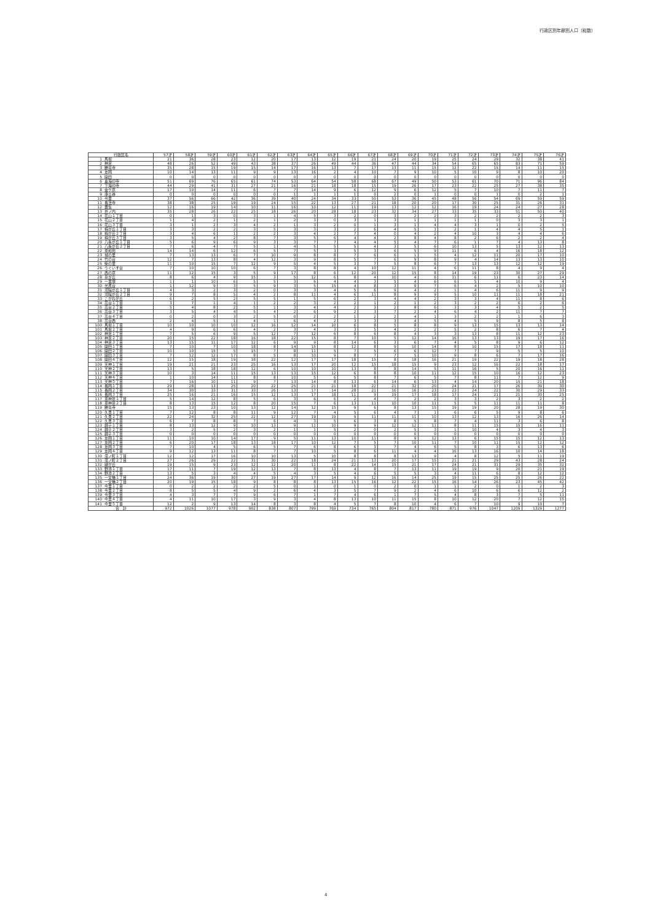行政区別年齢別人口（総数）
| 行政区名 | | 57才 | 58才 | 59才 | 60才 | 61才 | 62才 | 63才 | 64才 | 65才 | 66才 | 67才 | 68才 | 69才 | 70才 | 71才 | 72才 | 73才 | 74才 | 75才 | 76才 |
| --- | --- | --- | --- | --- | --- | --- | --- | --- | --- | --- | --- | --- | --- | --- | --- | --- | --- | --- | --- | --- | --- |
| 1 | 馬場 | 21 | 36 | 28 | 23 | 12 | 20 | 17 | 13 | 12 | 19 | 21 | 24 | 20 | 19 | 25 | 24 | 29 | 32 | 38 | 41 |
| 2 | 神足 | 48 | 26 | 52 | 49 | 43 | 38 | 37 | 26 | 49 | 44 | 36 | 47 | 44 | 34 | 54 | 65 | 65 | 83 | 71 | 59 |
| 3 | 勝竜寺 | 35 | 28 | 15 | 19 | 15 | 14 | 17 | 16 | 13 | 7 | 17 | 13 | 11 | 15 | 12 | 22 | 15 | 14 | 11 | 15 |
| 4 | 友岡 | 10 | 14 | 13 | 11 | 9 | 9 | 13 | 16 | 2 | 4 | 10 | 7 | 9 | 10 | 5 | 10 | 9 | 8 | 10 | 20 |
| 5 | 開田 | 0 | 0 | 0 | 0 | 0 | 0 | 0 | 0 | 0 | 0 | 0 | 0 | 0 | 0 | 0 | 0 | 0 | 0 | 0 | 0 |
| 6 | 奥海印寺 | 51 | 69 | 76 | 65 | 61 | 74 | 53 | 64 | 54 | 58 | 68 | 67 | 49 | 50 | 53 | 61 | 70 | 71 | 96 | 84 |
| 7 | 下海印寺 | 44 | 29 | 41 | 31 | 27 | 21 | 16 | 21 | 18 | 18 | 15 | 19 | 26 | 17 | 23 | 22 | 25 | 27 | 38 | 35 |
| 8 | 金ケ原 | 17 | 10 | 14 | 11 | 6 | 7 | 7 | 14 | 9 | 6 | 12 | 9 | 6 | 12 | 5 | 7 | 10 | 7 | 11 | 7 |
| 9 | 浄土谷 | 0 | 0 | 0 | 0 | 0 | 0 | 1 | 1 | 1 | 1 | 0 | 2 | 0 | 1 | 0 | 0 | 1 | 0 | 2 | 1 |
| 10 | 今里 | 37 | 56 | 66 | 42 | 36 | 39 | 40 | 24 | 34 | 33 | 50 | 53 | 36 | 45 | 48 | 56 | 54 | 69 | 59 | 59 |
| 11 | 長法寺 | 38 | 38 | 25 | 19 | 19 | 24 | 15 | 22 | 13 | 27 | 21 | 18 | 20 | 20 | 17 | 30 | 25 | 31 | 26 | 31 |
| 12 | 粟生 | 12 | 16 | 19 | 14 | 10 | 11 | 16 | 10 | 12 | 11 | 19 | 13 | 12 | 12 | 16 | 19 | 24 | 24 | 27 | 28 |
| 13 | 井ノ内 | 35 | 28 | 26 | 22 | 25 | 18 | 26 | 20 | 28 | 18 | 23 | 32 | 34 | 27 | 33 | 35 | 33 | 51 | 50 | 40 |
| 14 | 花山１丁目 | 0 | 1 | 3 | 0 | 3 | 1 | 4 | 5 | 3 | 2 | 0 | 3 | 2 | 2 | 3 | 2 | 2 | 2 | 2 | 3 |
| 15 | 花山２丁目 | 1 | 4 | 2 | 1 | 2 | 1 | 2 | 3 | 0 | 3 | 1 | 3 | 1 | 1 | 1 | 1 | 0 | 3 | 3 | 1 |
| 16 | 花山３丁目 | 3 | 1 | 2 | 3 | 4 | 2 | 1 | 3 | 2 | 0 | 1 | 3 | 1 | 4 | 4 | 3 | 1 | 0 | 2 | 5 |
| 17 | 梅が丘１丁目 | 3 | 3 | 2 | 2 | 3 | 5 | 3 | 3 | 3 | 2 | 6 | 4 | 5 | 1 | 2 | 1 | 4 | 4 | 5 | 1 |
| 18 | 梅が丘２丁目 | 3 | 4 | 6 | 1 | 2 | 2 | 3 | 4 | 2 | 7 | 4 | 0 | 4 | 2 | 4 | 10 | 3 | 4 | 4 | 6 |
| 19 | 梅が丘３丁目 | 3 | 5 | 4 | 2 | 8 | 7 | 3 | 5 | 6 | 4 | 4 | 2 | 8 | 4 | 8 | 2 | 6 | 2 | 2 | 4 |
| 20 | 八条が丘１丁目 | 5 | 6 | 9 | 6 | 9 | 3 | 3 | 7 | 7 | 4 | 4 | 5 | 4 | 7 | 6 | 1 | 7 | 4 | 13 | 8 |
| 21 | 八条が丘２丁目 | 7 | 6 | 4 | 7 | 5 | 1 | 4 | 5 | 5 | 5 | 4 | 3 | 5 | 6 | 10 | 13 | 5 | 13 | 12 | 13 |
| 22 | 東和苑 | 14 | 14 | 6 | 12 | 6 | 5 | 7 | 5 | 3 | 5 | 3 | 6 | 5 | 9 | 11 | 6 | 4 | 16 | 18 | 12 |
| 23 | 城の里 | 7 | 13 | 13 | 6 | 7 | 10 | 9 | 8 | 8 | 7 | 6 | 6 | 1 | 5 | 4 | 12 | 11 | 20 | 17 | 10 |
| 24 | 竹の台 | 12 | 7 | 13 | 8 | 4 | 12 | 3 | 9 | 8 | 5 | 7 | 6 | 9 | 8 | 9 | 4 | 14 | 13 | 13 | 10 |
| 25 | 柴の里 | 11 | 10 | 15 | 7 | 12 | 9 | 5 | 4 | 5 | 3 | 7 | 5 | 8 | 6 | 7 | 13 | 13 | 12 | 12 | 19 |
| 26 | うぐいす台 | 7 | 10 | 10 | 10 | 6 | 7 | 3 | 8 | 8 | 4 | 10 | 12 | 11 | 4 | 6 | 11 | 8 | 4 | 9 | 4 |
| 27 | 西の京 | 11 | 12 | 15 | 3 | 5 | 9 | 17 | 8 | 6 | 12 | 20 | 12 | 15 | 8 | 14 | 19 | 23 | 30 | 27 | 29 |
| 28 | 泉が丘 | 8 | 6 | 4 | 9 | 15 | 3 | 5 | 12 | 6 | 8 | 4 | 10 | 4 | 6 | 11 | 6 | 11 | 6 | 23 | 14 |
| 29 | 一里塚 | 1 | 1 | 10 | 6 | 5 | 5 | 3 | 6 | 4 | 4 | 3 | 5 | 4 | 6 | 6 | 5 | 4 | 10 | 9 | 4 |
| 30 | 光風台 | 1 | 12 | 9 | 3 | 5 | 9 | 3 | 5 | 15 | 4 | 8 | 3 | 9 | 7 | 6 | 4 | 2 | 5 | 10 | 10 |
| 31 | 河陽が丘１丁目 | 4 | 3 | 2 | 3 | 2 | 0 | 3 | 3 | 4 | 5 | 6 | 9 | 4 | 2 | 1 | 4 | 6 | 11 | 9 | 9 |
| 32 | 河陽が丘２丁目 | 9 | 7 | 8 | 5 | 4 | 2 | 8 | 11 | 4 | 6 | 11 | 8 | 9 | 9 | 5 | 10 | 11 | 11 | 18 | 21 |
| 33 | こがねが丘 | 6 | 2 | 5 | 2 | 5 | 5 | 1 | 5 | 6 | 2 | 3 | 4 | 4 | 2 | 3 | 3 | 4 | 11 | 8 | 6 |
| 34 | 高台１丁目 | 3 | 7 | 1 | 4 | 1 | 2 | 2 | 3 | 2 | 2 | 1 | 2 | 1 | 2 | 3 | 2 | 2 | 6 | 2 | 6 |
| 35 | 高台２丁目 | 5 | 4 | 8 | 2 | 5 | 1 | 3 | 4 | 4 | 2 | 3 | 2 | 8 | 6 | 3 | 3 | 4 | 5 | 2 | 5 |
| 36 | 高台３丁目 | 3 | 5 | 4 | 4 | 5 | 4 | 2 | 6 | 9 | 2 | 3 | 7 | 2 | 4 | 6 | 4 | 2 | 11 | 7 | 7 |
| 37 | 高台４丁目 | 0 | 2 | 0 | 3 | 2 | 5 | 0 | 2 | 2 | 1 | 2 | 2 | 4 | 1 | 3 | 2 | 2 | 1 | 6 | 3 |
| 38 | 高台西 | 2 | 4 | 5 | 1 | 4 | 1 | 6 | 4 | 2 | 3 | 3 | 3 | 4 | 5 | 4 | 5 | 9 | 8 | 5 | 8 |
| 100 | 馬場１丁目 | 10 | 10 | 10 | 10 | 12 | 16 | 12 | 14 | 10 | 6 | 8 | 5 | 8 | 8 | 9 | 13 | 15 | 13 | 13 | 14 |
| 101 | 馬場２丁目 | 4 | 9 | 6 | 6 | 4 | 2 | 3 | 4 | 3 | 3 | 5 | 4 | 2 | 2 | 5 | 2 | 8 | 6 | 7 | 4 |
| 102 | 神足１丁目 | 7 | 5 | 6 | 9 | 5 | 12 | 7 | 12 | 6 | 8 | 6 | 8 | 4 | 3 | 3 | 13 | 8 | 11 | 12 | 23 |
| 103 | 神足２丁目 | 20 | 15 | 22 | 18 | 16 | 18 | 22 | 15 | 8 | 7 | 10 | 5 | 12 | 14 | 16 | 13 | 13 | 19 | 17 | 16 |
| 104 | 神足３丁目 | 13 | 15 | 11 | 17 | 12 | 6 | 9 | 9 | 8 | 14 | 6 | 3 | 6 | 7 | 4 | 5 | 8 | 9 | 6 | 12 |
| 105 | 開田１丁目 | 7 | 10 | 7 | 10 | 18 | 8 | 14 | 15 | 8 | 12 | 8 | 9 | 10 | 14 | 8 | 10 | 15 | 17 | 18 | 11 |
| 106 | 開田２丁目 | 10 | 10 | 15 | 5 | 15 | 7 | 8 | 11 | 5 | 7 | 5 | 6 | 6 | 12 | 7 | 7 | 9 | 5 | 5 | 10 |
| 107 | 開田３丁目 | 7 | 12 | 12 | 17 | 8 | 5 | 8 | 10 | 9 | 8 | 7 | 7 | 5 | 10 | 9 | 8 | 6 | 7 | 17 | 16 |
| 108 | 開田４丁目 | 12 | 15 | 18 | 19 | 18 | 22 | 12 | 17 | 17 | 18 | 15 | 8 | 18 | 16 | 21 | 19 | 22 | 19 | 18 | 28 |
| 109 | 天神１丁目 | 19 | 21 | 21 | 23 | 25 | 16 | 13 | 17 | 20 | 12 | 15 | 18 | 15 | 9 | 23 | 12 | 16 | 22 | 18 | 17 |
| 110 | 天神２丁目 | 13 | 5 | 18 | 18 | 12 | 6 | 10 | 10 | 10 | 13 | 8 | 8 | 14 | 5 | 11 | 16 | 5 | 20 | 16 | 11 |
| 111 | 天神３丁目 | 10 | 3 | 14 | 11 | 15 | 13 | 13 | 15 | 12 | 6 | 8 | 8 | 10 | 11 | 12 | 15 | 10 | 16 | 12 | 23 |
| 112 | 天神４丁目 | 1 | 10 | 14 | 11 | 8 | 8 | 10 | 5 | 6 | 5 | 8 | 7 | 6 | 5 | 7 | 8 | 11 | 7 | 12 | 9 |
| 113 | 天神５丁目 | 7 | 16 | 10 | 11 | 9 | 7 | 13 | 14 | 8 | 13 | 6 | 14 | 6 | 13 | 4 | 14 | 20 | 15 | 21 | 18 |
| 114 | 長岡１丁目 | 29 | 28 | 13 | 25 | 20 | 22 | 25 | 21 | 21 | 18 | 22 | 21 | 32 | 20 | 24 | 21 | 17 | 26 | 39 | 30 |
| 115 | 長岡２丁目 | 34 | 30 | 33 | 31 | 33 | 26 | 13 | 17 | 14 | 28 | 21 | 16 | 16 | 23 | 23 | 24 | 22 | 30 | 29 | 33 |
| 116 | 長岡３丁目 | 25 | 16 | 21 | 16 | 15 | 12 | 13 | 17 | 18 | 11 | 9 | 19 | 17 | 18 | 17 | 24 | 21 | 21 | 30 | 25 |
| 117 | 東神足１丁目 | 5 | 14 | 12 | 8 | 5 | 6 | 3 | 6 | 6 | 2 | 4 | 7 | 2 | 2 | 3 | 3 | 2 | 3 | 2 | 2 |
| 118 | 東神足２丁目 | 8 | 13 | 15 | 12 | 8 | 20 | 15 | 7 | 6 | 13 | 11 | 10 | 10 | 11 | 5 | 5 | 11 | 11 | 11 | 8 |
| 119 | 勝竜寺 | 15 | 13 | 23 | 10 | 13 | 12 | 14 | 12 | 15 | 9 | 6 | 8 | 13 | 15 | 19 | 19 | 20 | 28 | 19 | 30 |
| 120 | 久貝１丁目 | 7 | 12 | 8 | 8 | 11 | 9 | 12 | 7 | 4 | 5 | 6 | 4 | 7 | 1 | 6 | 6 | 5 | 9 | 8 | 6 |
| 121 | 久貝２丁目 | 22 | 24 | 32 | 25 | 22 | 12 | 27 | 19 | 19 | 9 | 11 | 11 | 11 | 10 | 13 | 12 | 13 | 16 | 26 | 14 |
| 122 | 久貝３丁目 | 6 | 7 | 8 | 8 | 7 | 6 | 4 | 3 | 5 | 6 | 3 | 8 | 5 | 8 | 7 | 4 | 11 | 3 | 6 | 8 |
| 123 | 調子１丁目 | 8 | 13 | 12 | 9 | 10 | 13 | 9 | 11 | 10 | 9 | 9 | 12 | 12 | 11 | 8 | 11 | 15 | 15 | 16 | 11 |
| 124 | 調子２丁目 | 3 | 2 | 5 | 2 | 3 | 2 | 1 | 1 | 5 | 2 | 0 | 2 | 5 | 3 | 1 | 10 | 4 | 3 | 4 | 3 |
| 125 | 調子３丁目 | 0 | 0 | 0 | 0 | 0 | 0 | 0 | 0 | 0 | 0 | 0 | 0 | 0 | 0 | 0 | 0 | 0 | 0 | 0 | 0 |
| 126 | 友岡１丁目 | 11 | 10 | 10 | 14 | 17 | 9 | 5 | 11 | 13 | 10 | 11 | 8 | 9 | 12 | 13 | 6 | 15 | 15 | 12 | 13 |
| 127 | 友岡２丁目 | 6 | 20 | 17 | 18 | 13 | 18 | 17 | 10 | 12 | 7 | 5 | 7 | 10 | 11 | 7 | 10 | 11 | 15 | 12 | 12 |
| 128 | 友岡３丁目 | 7 | 10 | 4 | 5 | 6 | 5 | 7 | 6 | 8 | 6 | 3 | 7 | 4 | 6 | 5 | 8 | 3 | 6 | 13 | 6 |
| 129 | 友岡４丁目 | 9 | 12 | 13 | 11 | 8 | 7 | 7 | 10 | 5 | 8 | 6 | 11 | 4 | 4 | 16 | 13 | 16 | 10 | 14 | 18 |
| 130 | 滝ノ町１丁目 | 12 | 12 | 17 | 16 | 10 | 10 | 13 | 5 | 10 | 8 | 8 | 8 | 13 | 9 | 4 | 8 | 12 | 5 | 11 | 19 |
| 131 | 滝ノ町２丁目 | 27 | 26 | 29 | 22 | 31 | 30 | 22 | 18 | 24 | 21 | 13 | 20 | 17 | 15 | 21 | 21 | 29 | 43 | 28 | 24 |
| 132 | 緑が丘 | 19 | 15 | 9 | 23 | 12 | 12 | 20 | 11 | 8 | 22 | 14 | 15 | 21 | 17 | 24 | 21 | 31 | 29 | 35 | 32 |
| 133 | 野添１丁目 | 17 | 11 | 7 | 19 | 12 | 13 | 7 | 8 | 13 | 4 | 8 | 7 | 13 | 11 | 19 | 19 | 9 | 20 | 21 | 19 |
| 134 | 野添２丁目 | 13 | 5 | 3 | 4 | 4 | 5 | 4 | 3 | 5 | 4 | 6 | 5 | 5 | 3 | 4 | 11 | 6 | 8 | 12 | 12 |
| 135 | 一文橋１丁目 | 24 | 36 | 19 | 30 | 27 | 19 | 27 | 17 | 14 | 9 | 12 | 16 | 14 | 25 | 19 | 15 | 25 | 25 | 26 | 22 |
| 136 | 一文橋２丁目 | 20 | 19 | 15 | 18 | 9 | 8 | 8 | 8 | 13 | 15 | 16 | 12 | 22 | 15 | 16 | 14 | 26 | 23 | 45 | 42 |
| 137 | 今里１丁目 | 0 | 2 | 2 | 2 | 2 | 5 | 0 | 1 | 0 | 1 | 0 | 2 | 0 | 1 | 1 | 2 | 0 | 1 | 2 | 3 |
| 138 | 今里２丁目 | 8 | 5 | 5 | 4 | 9 | 2 | 6 | 4 | 3 | 5 | 7 | 9 | 2 | 4 | 6 | 10 | 6 | 6 | 12 | 2 |
| 139 | 今里３丁目 | 4 | 3 | 7 | 7 | 9 | 6 | 7 | 1 | 7 | 4 | 6 | 1 | 7 | 5 | 4 | 8 | 3 | 7 | 5 | 11 |
| 140 | 今里４丁目 | 4 | 11 | 10 | 17 | 3 | 9 | 3 | 4 | 8 | 13 | 10 | 11 | 15 | 8 | 10 | 12 | 20 | 7 | 12 | 15 |
| 141 | 今里５丁目 | 12 | 2 | 9 | 13 | 14 | 8 | 3 | 8 | 4 | 5 | 7 | 8 | 10 | 4 | 6 | 7 | 10 | 9 | 10 | 7 |
| 合 計 | | 972 | 1026 | 1077 | 978 | 902 | 838 | 807 | 799 | 769 | 734 | 765 | 804 | 817 | 780 | 871 | 976 | 1047 | 1209 | 1329 | 1277 |
4